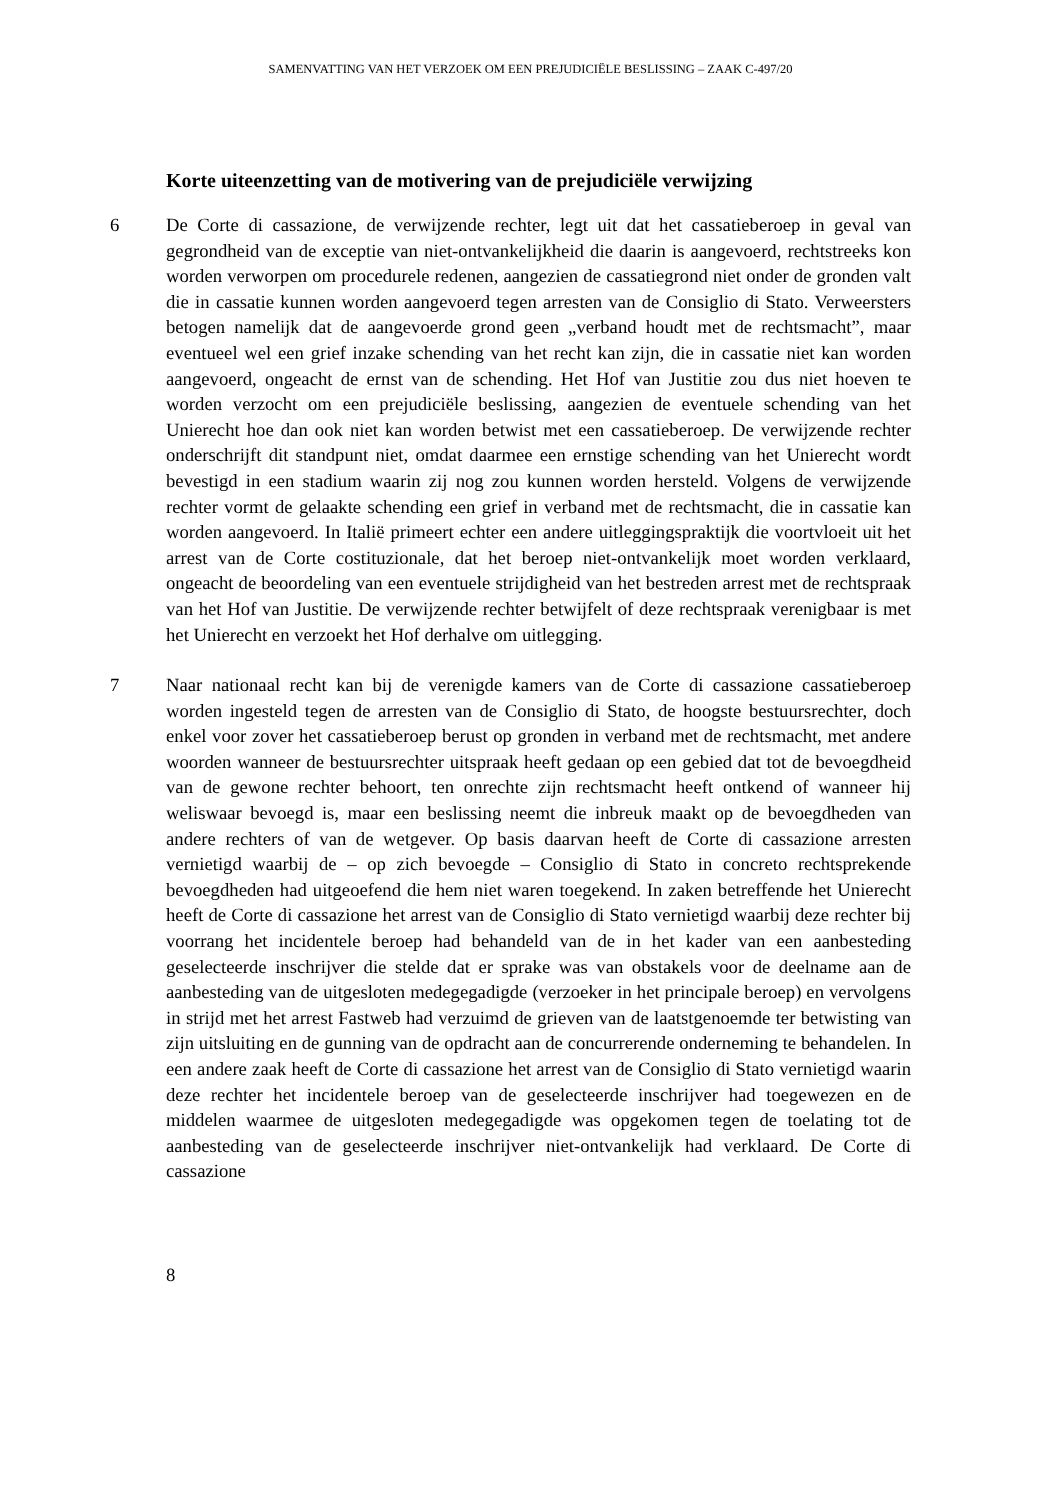SAMENVATTING VAN HET VERZOEK OM EEN PREJUDICIËLE BESLISSING – ZAAK C-497/20
Korte uiteenzetting van de motivering van de prejudiciële verwijzing
6 De Corte di cassazione, de verwijzende rechter, legt uit dat het cassatieberoep in geval van gegrondheid van de exceptie van niet-ontvankelijkheid die daarin is aangevoerd, rechtstreeks kon worden verworpen om procedurele redenen, aangezien de cassatiegrond niet onder de gronden valt die in cassatie kunnen worden aangevoerd tegen arresten van de Consiglio di Stato. Verweersters betogen namelijk dat de aangevoerde grond geen „verband houdt met de rechtsmacht”, maar eventueel wel een grief inzake schending van het recht kan zijn, die in cassatie niet kan worden aangevoerd, ongeacht de ernst van de schending. Het Hof van Justitie zou dus niet hoeven te worden verzocht om een prejudiciële beslissing, aangezien de eventuele schending van het Unierecht hoe dan ook niet kan worden betwist met een cassatieberoep. De verwijzende rechter onderschrijft dit standpunt niet, omdat daarmee een ernstige schending van het Unierecht wordt bevestigd in een stadium waarin zij nog zou kunnen worden hersteld. Volgens de verwijzende rechter vormt de gelaakte schending een grief in verband met de rechtsmacht, die in cassatie kan worden aangevoerd. In Italië primeert echter een andere uitleggingspraktijk die voortvloeit uit het arrest van de Corte costituzionale, dat het beroep niet-ontvankelijk moet worden verklaard, ongeacht de beoordeling van een eventuele strijdigheid van het bestreden arrest met de rechtspraak van het Hof van Justitie. De verwijzende rechter betwijfelt of deze rechtspraak verenigbaar is met het Unierecht en verzoekt het Hof derhalve om uitlegging.
7 Naar nationaal recht kan bij de verenigde kamers van de Corte di cassazione cassatieberoep worden ingesteld tegen de arresten van de Consiglio di Stato, de hoogste bestuursrechter, doch enkel voor zover het cassatieberoep berust op gronden in verband met de rechtsmacht, met andere woorden wanneer de bestuursrechter uitspraak heeft gedaan op een gebied dat tot de bevoegdheid van de gewone rechter behoort, ten onrechte zijn rechtsmacht heeft ontkend of wanneer hij weliswaar bevoegd is, maar een beslissing neemt die inbreuk maakt op de bevoegdheden van andere rechters of van de wetgever. Op basis daarvan heeft de Corte di cassazione arresten vernietigd waarbij de – op zich bevoegde – Consiglio di Stato in concreto rechtsprekende bevoegdheden had uitgeoefend die hem niet waren toegekend. In zaken betreffende het Unierecht heeft de Corte di cassazione het arrest van de Consiglio di Stato vernietigd waarbij deze rechter bij voorrang het incidentele beroep had behandeld van de in het kader van een aanbesteding geselecteerde inschrijver die stelde dat er sprake was van obstakels voor de deelname aan de aanbesteding van de uitgesloten medegegadigde (verzoeker in het principale beroep) en vervolgens in strijd met het arrest Fastweb had verzuimd de grieven van de laatstgenoemde ter betwisting van zijn uitsluiting en de gunning van de opdracht aan de concurrerende onderneming te behandelen. In een andere zaak heeft de Corte di cassazione het arrest van de Consiglio di Stato vernietigd waarin deze rechter het incidentele beroep van de geselecteerde inschrijver had toegewezen en de middelen waarmee de uitgesloten medegegadigde was opgekomen tegen de toelating tot de aanbesteding van de geselecteerde inschrijver niet-ontvankelijk had verklaard. De Corte di cassazione
8